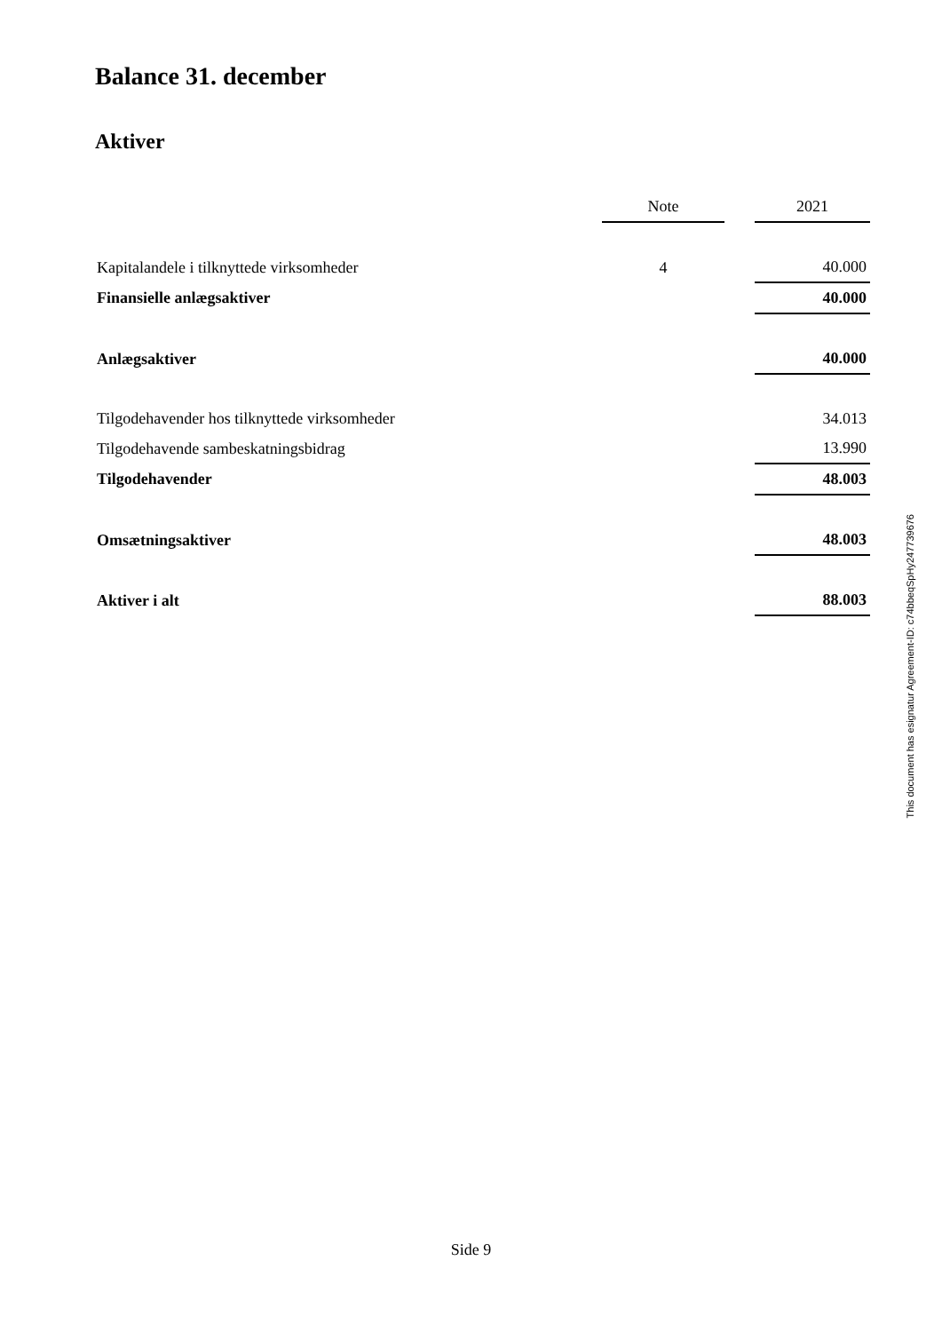Balance 31. december
Aktiver
| | Note | | 2021 |
| --- | --- | --- | --- |
| Kapitalandele i tilknyttede virksomheder | 4 | | 40.000 |
| Finansielle anlægsaktiver | | | 40.000 |
| Anlægsaktiver | | | 40.000 |
| Tilgodehavender hos tilknyttede virksomheder | | | 34.013 |
| Tilgodehavende sambeskatningsbidrag | | | 13.990 |
| Tilgodehavender | | | 48.003 |
| Omsætningsaktiver | | | 48.003 |
| Aktiver i alt | | | 88.003 |
This document has esignatur Agreement-ID: c74bbeqSpHy247739676
Side 9